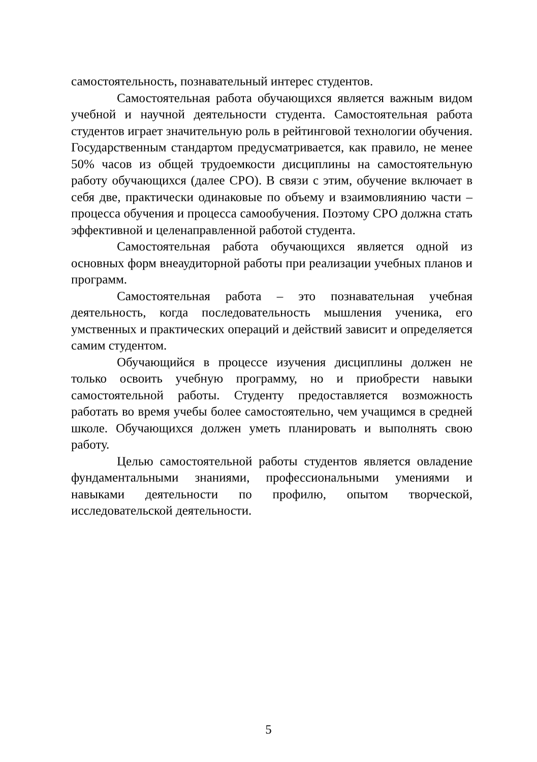самостоятельность, познавательный интерес студентов.
Самостоятельная работа обучающихся является важным видом учебной и научной деятельности студента. Самостоятельная работа студентов играет значительную роль в рейтинговой технологии обучения. Государственным стандартом предусматривается, как правило, не менее 50% часов из общей трудоемкости дисциплины на самостоятельную работу обучающихся (далее СРО). В связи с этим, обучение включает в себя две, практически одинаковые по объему и взаимовлиянию части – процесса обучения и процесса самообучения. Поэтому СРО должна стать эффективной и целенаправленной работой студента.
Самостоятельная работа обучающихся является одной из основных форм внеаудиторной работы при реализации учебных планов и программ.
Самостоятельная работа – это познавательная учебная деятельность, когда последовательность мышления ученика, его умственных и практических операций и действий зависит и определяется самим студентом.
Обучающийся в процессе изучения дисциплины должен не только освоить учебную программу, но и приобрести навыки самостоятельной работы. Студенту предоставляется возможность работать во время учебы более самостоятельно, чем учащимся в средней школе. Обучающихся должен уметь планировать и выполнять свою работу.
Целью самостоятельной работы студентов является овладение фундаментальными знаниями, профессиональными умениями и навыками деятельности по профилю, опытом творческой, исследовательской деятельности.
5